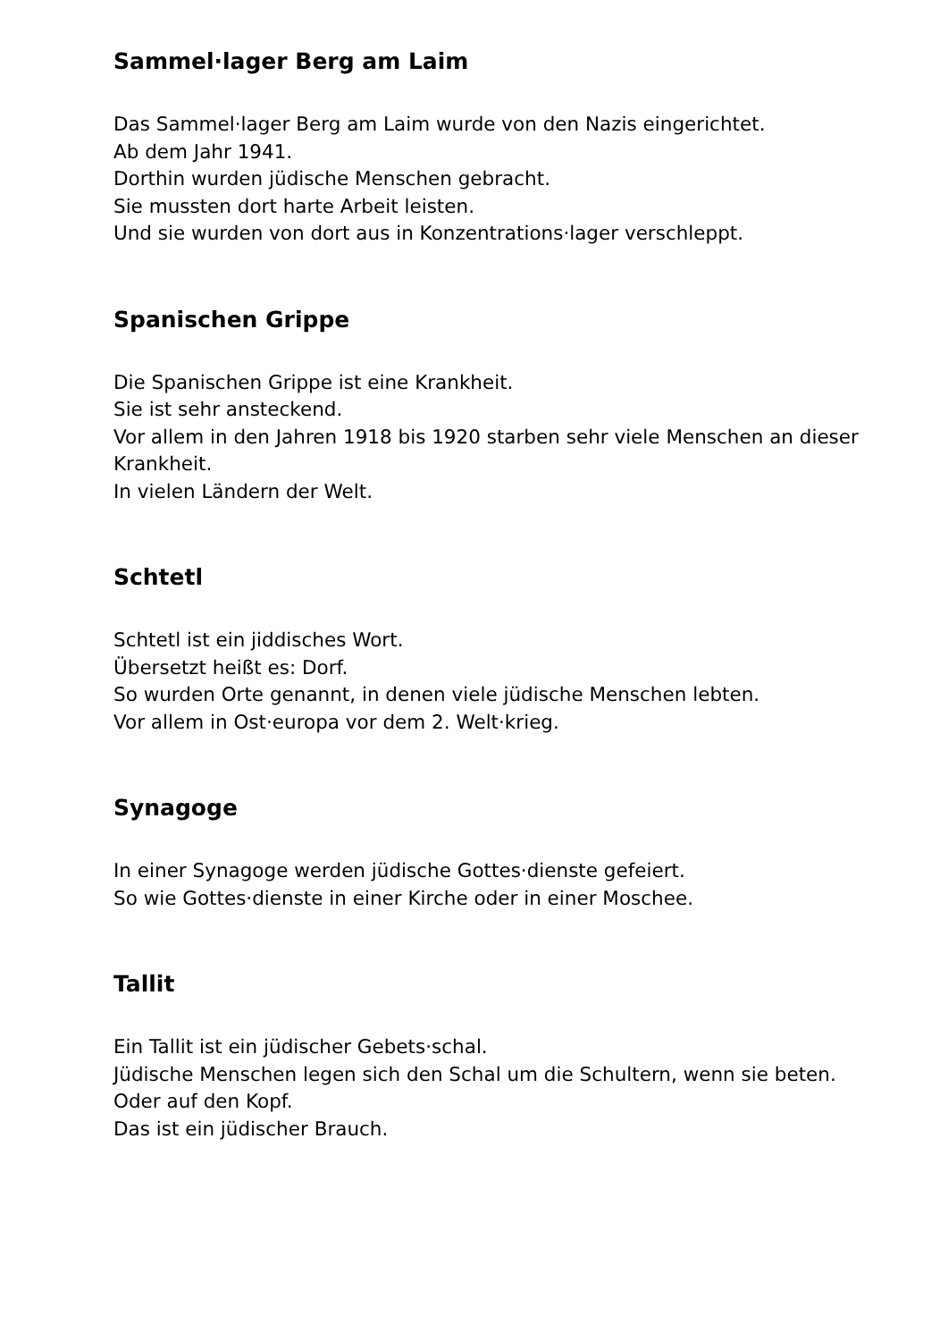Sammel·lager Berg am Laim
Das Sammel·lager Berg am Laim wurde von den Nazis eingerichtet.
Ab dem Jahr 1941.
Dorthin wurden jüdische Menschen gebracht.
Sie mussten dort harte Arbeit leisten.
Und sie wurden von dort aus in Konzentrations·lager verschleppt.
Spanischen Grippe
Die Spanischen Grippe ist eine Krankheit.
Sie ist sehr ansteckend.
Vor allem in den Jahren 1918 bis 1920 starben sehr viele Menschen an dieser Krankheit.
In vielen Ländern der Welt.
Schtetl
Schtetl ist ein jiddisches Wort.
Übersetzt heißt es: Dorf.
So wurden Orte genannt, in denen viele jüdische Menschen lebten.
Vor allem in Ost·europa vor dem 2. Welt·krieg.
Synagoge
In einer Synagoge werden jüdische Gottes·dienste gefeiert.
So wie Gottes·dienste in einer Kirche oder in einer Moschee.
Tallit
Ein Tallit ist ein jüdischer Gebets·schal.
Jüdische Menschen legen sich den Schal um die Schultern, wenn sie beten.
Oder auf den Kopf.
Das ist ein jüdischer Brauch.